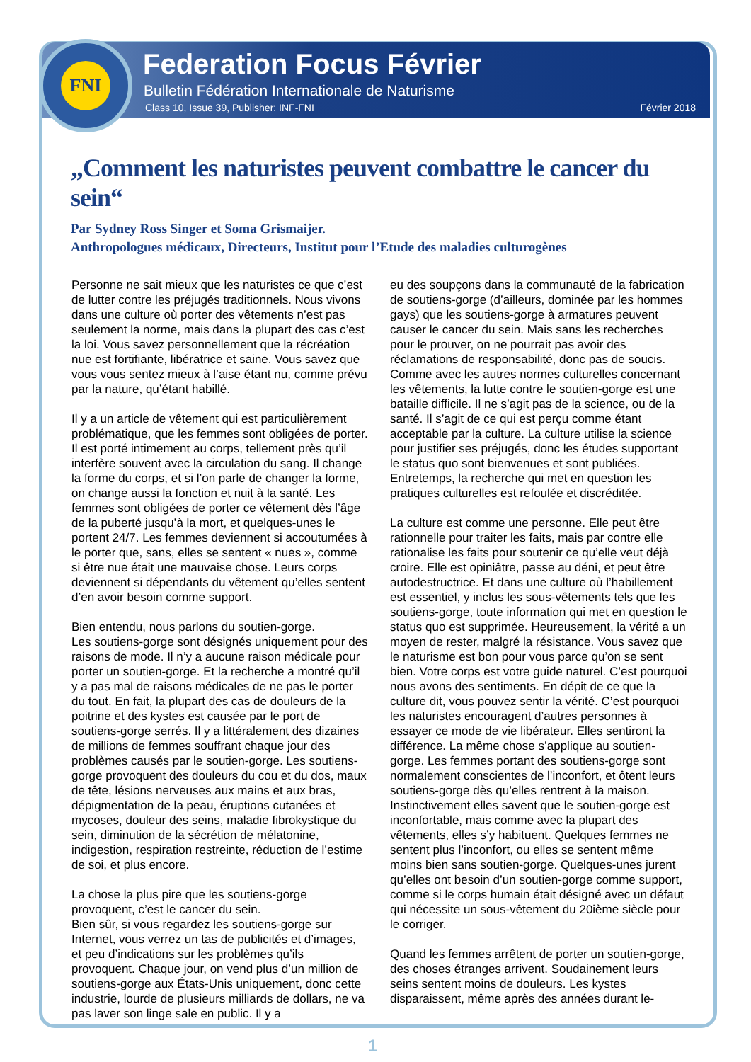FNI
Federation Focus Février
Bulletin Fédération Internationale de Naturisme
Class 10, Issue 39, Publisher: INF-FNI
Février 2018
„Comment les naturistes peuvent combattre le cancer du sein“
Par Sydney Ross Singer et Soma Grismaijer.
Anthropologues médicaux, Directeurs, Institut pour l’Etude des maladies culturogènes
Personne ne sait mieux que les naturistes ce que c’est de lutter contre les préjugés traditionnels. Nous vivons dans une culture où porter des vêtements n’est pas seulement la norme, mais dans la plupart des cas c’est la loi. Vous savez personnellement que la récréation nue est fortifiante, libératrice et saine. Vous savez que vous vous sentez mieux à l’aise étant nu, comme prévu par la nature, qu’étant habillé.
Il y a un article de vêtement qui est particulièrement problématique, que les femmes sont obligées de porter. Il est porté intimement au corps, tellement près qu’il interfère souvent avec la circulation du sang. Il change la forme du corps, et si l’on parle de changer la forme, on change aussi la fonction et nuit à la santé. Les femmes sont obligées de porter ce vêtement dès l’âge de la puberté jusqu’à la mort, et quelques-unes le portent 24/7. Les femmes deviennent si accoutumées à le porter que, sans, elles se sentent « nues », comme si être nue était une mauvaise chose. Leurs corps deviennent si dépendants du vêtement qu’elles sentent d’en avoir besoin comme support.
Bien entendu, nous parlons du soutien-gorge.
Les soutiens-gorge sont désignés uniquement pour des raisons de mode. Il n’y a aucune raison médicale pour porter un soutien-gorge. Et la recherche a montré qu’il y a pas mal de raisons médicales de ne pas le porter du tout. En fait, la plupart des cas de douleurs de la poitrine et des kystes est causée par le port de soutiens-gorge serrés. Il y a littéralement des dizaines de millions de femmes souffrant chaque jour des problèmes causés par le soutien-gorge. Les soutiens-gorge provoquent des douleurs du cou et du dos, maux de tête, lésions nerveuses aux mains et aux bras, dépigmentation de la peau, éruptions cutanées et mycoses, douleur des seins, maladie fibrokystique du sein, diminution de la sécrétion de mélatonine, indigestion, respiration restreinte, réduction de l’estime de soi, et plus encore.
La chose la plus pire que les soutiens-gorge provoquent, c’est le cancer du sein.
Bien sûr, si vous regardez les soutiens-gorge sur Internet, vous verrez un tas de publicités et d’images, et peu d’indications sur les problèmes qu’ils provoquent. Chaque jour, on vend plus d’un million de soutiens-gorge aux États-Unis uniquement, donc cette industrie, lourde de plusieurs milliards de dollars, ne va pas laver son linge sale en public. Il y a
eu des soupçons dans la communauté de la fabrication de soutiens-gorge (d’ailleurs, dominée par les hommes gays) que les soutiens-gorge à armatures peuvent causer le cancer du sein. Mais sans les recherches pour le prouver, on ne pourrait pas avoir des réclamations de responsabilité, donc pas de soucis. Comme avec les autres normes culturelles concernant les vêtements, la lutte contre le soutien-gorge est une bataille difficile. Il ne s’agit pas de la science, ou de la santé. Il s’agit de ce qui est perçu comme étant acceptable par la culture. La culture utilise la science pour justifier ses préjugés, donc les études supportant le status quo sont bienvenues et sont publiées. Entretemps, la recherche qui met en question les pratiques culturelles est refoulée et discréditée.
La culture est comme une personne. Elle peut être rationnelle pour traiter les faits, mais par contre elle rationalise les faits pour soutenir ce qu’elle veut déjà croire. Elle est opiniâtre, passe au déni, et peut être autodestructrice. Et dans une culture où l’habillement est essentiel, y inclus les sous-vêtements tels que les soutiens-gorge, toute information qui met en question le status quo est supprimée. Heureusement, la vérité a un moyen de rester, malgré la résistance. Vous savez que le naturisme est bon pour vous parce qu’on se sent bien. Votre corps est votre guide naturel. C’est pourquoi nous avons des sentiments. En dépit de ce que la culture dit, vous pouvez sentir la vérité. C’est pourquoi les naturistes encouragent d’autres personnes à essayer ce mode de vie libérateur. Elles sentiront la différence. La même chose s’applique au soutien-gorge. Les femmes portant des soutiens-gorge sont normalement conscientes de l’inconfort, et ôtent leurs soutiens-gorge dès qu’elles rentrent à la maison. Instinctivement elles savent que le soutien-gorge est inconfortable, mais comme avec la plupart des vêtements, elles s’y habituent. Quelques femmes ne sentent plus l’inconfort, ou elles se sentent même moins bien sans soutien-gorge. Quelques-unes jurent qu’elles ont besoin d’un soutien-gorge comme support, comme si le corps humain était désigné avec un défaut qui nécessite un sous-vêtement du 20ième siècle pour le corriger.
Quand les femmes arrêtent de porter un soutien-gorge, des choses étranges arrivent. Soudainement leurs seins sentent moins de douleurs. Les kystes disparaissent, même après des années durant le-
1